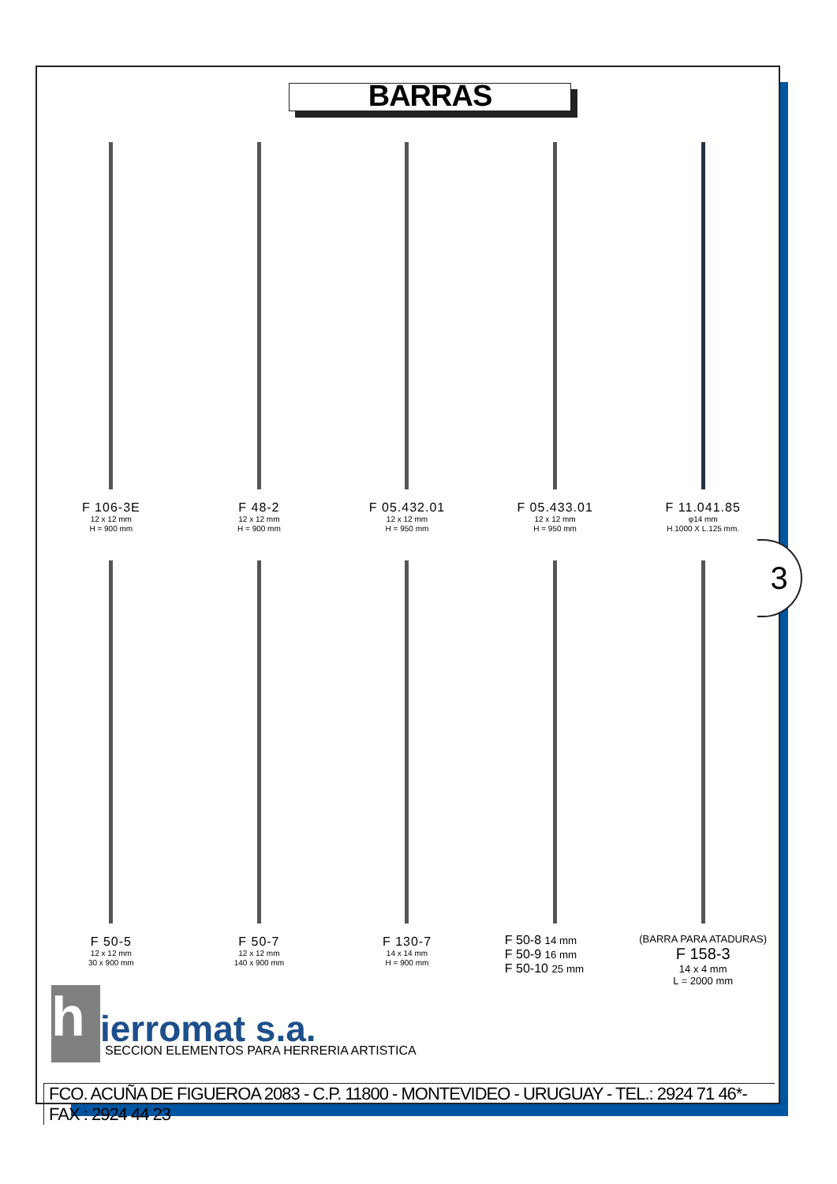BARRAS
F 106-3E
12 x 12 mm
H = 900 mm
F 48-2
12 x 12 mm
H = 900 mm
F 05.432.01
12 x 12 mm
H = 950 mm
F 05.433.01
12 x 12 mm
H = 950 mm
F 11.041.85
φ14 mm
H.1000 X L.125 mm.
3
F 50-5
12 x 12 mm
30 x 900 mm
F 50-7
12 x 12 mm
140 x 900 mm
F 130-7
14 x 14 mm
H = 900 mm
F 50-8 14 mm
F 50-9 16 mm
F 50-10 25 mm
(BARRA PARA ATADURAS)
F 158-3
14 x 4 mm
L = 2000 mm
hierromat s.a.
SECCION ELEMENTOS PARA HERRERIA ARTISTICA
FCO. ACUÑA DE FIGUEROA 2083 - C.P. 11800 - MONTEVIDEO - URUGUAY - TEL.: 2924 71 46*- FAX : 2924 44 23